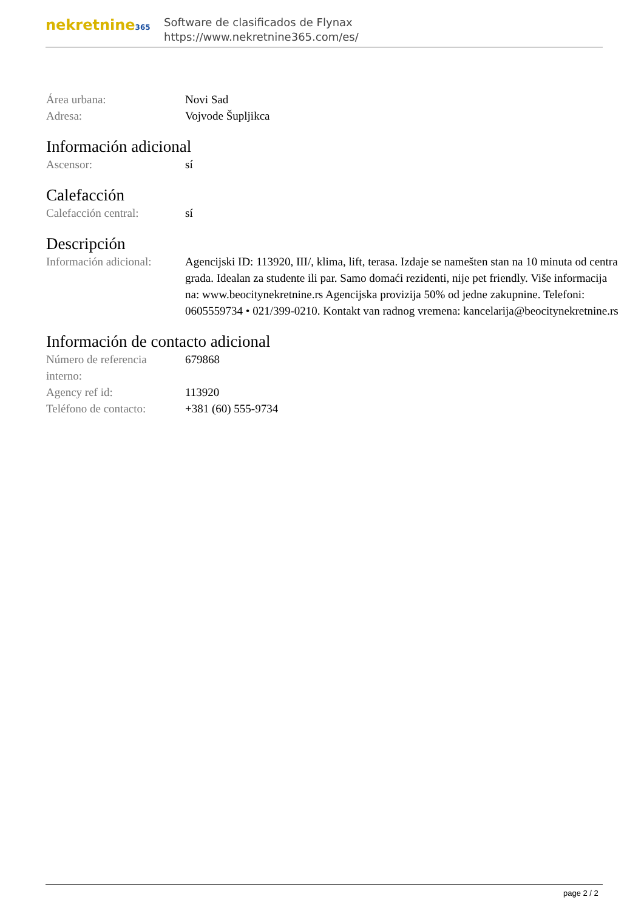nekretnine365
Software de clasificados de Flynax
https://www.nekretnine365.com/es/
| Área urbana: | Novi Sad |
| Adresa: | Vojvode Šupljikca |
Información adicional
| Ascensor: | sí |
Calefacción
| Calefacción central: | sí |
Descripción
| Información adicional: | Agencijski ID: 113920, III/, klima, lift, terasa. Izdaje se namešten stan na 10 minuta od centra grada. Idealan za studente ili par. Samo domaći rezidenti, nije pet friendly. Više informacija na: www.beocitynekretnine.rs Agencijska provizija 50% od jedne zakupnine. Telefoni: 0605559734 • 021/399-0210. Kontakt van radnog vremena: kancelarija@beocitynekretnine.rs |
Información de contacto adicional
| Número de referencia interno: | 679868 |
| Agency ref id: | 113920 |
| Teléfono de contacto: | +381 (60) 555-9734 |
page 2 / 2